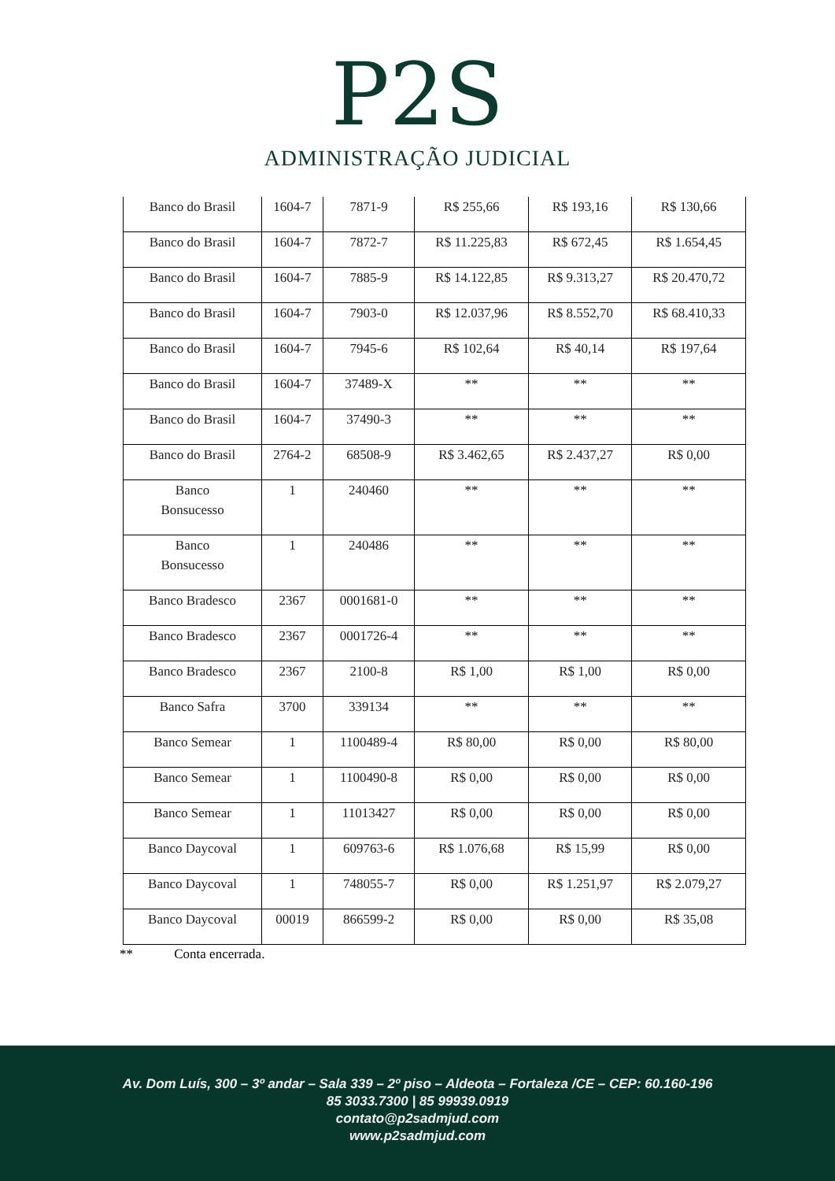P2S
ADMINISTRAÇÃO JUDICIAL
| Banco do Brasil | 1604-7 | 7871-9 | R$ 255,66 | R$ 193,16 | R$ 130,66 |
| Banco do Brasil | 1604-7 | 7872-7 | R$ 11.225,83 | R$ 672,45 | R$ 1.654,45 |
| Banco do Brasil | 1604-7 | 7885-9 | R$ 14.122,85 | R$ 9.313,27 | R$ 20.470,72 |
| Banco do Brasil | 1604-7 | 7903-0 | R$ 12.037,96 | R$ 8.552,70 | R$ 68.410,33 |
| Banco do Brasil | 1604-7 | 7945-6 | R$ 102,64 | R$ 40,14 | R$ 197,64 |
| Banco do Brasil | 1604-7 | 37489-X | ** | ** | ** |
| Banco do Brasil | 1604-7 | 37490-3 | ** | ** | ** |
| Banco do Brasil | 2764-2 | 68508-9 | R$ 3.462,65 | R$ 2.437,27 | R$ 0,00 |
| Banco Bonsucesso | 1 | 240460 | ** | ** | ** |
| Banco Bonsucesso | 1 | 240486 | ** | ** | ** |
| Banco Bradesco | 2367 | 0001681-0 | ** | ** | ** |
| Banco Bradesco | 2367 | 0001726-4 | ** | ** | ** |
| Banco Bradesco | 2367 | 2100-8 | R$ 1,00 | R$ 1,00 | R$ 0,00 |
| Banco Safra | 3700 | 339134 | ** | ** | ** |
| Banco Semear | 1 | 1100489-4 | R$ 80,00 | R$ 0,00 | R$ 80,00 |
| Banco Semear | 1 | 1100490-8 | R$ 0,00 | R$ 0,00 | R$ 0,00 |
| Banco Semear | 1 | 11013427 | R$ 0,00 | R$ 0,00 | R$ 0,00 |
| Banco Daycoval | 1 | 609763-6 | R$ 1.076,68 | R$ 15,99 | R$ 0,00 |
| Banco Daycoval | 1 | 748055-7 | R$ 0,00 | R$ 1.251,97 | R$ 2.079,27 |
| Banco Daycoval | 00019 | 866599-2 | R$ 0,00 | R$ 0,00 | R$ 35,08 |
** Conta encerrada.
Av. Dom Luís, 300 – 3º andar – Sala 339 – 2º piso – Aldeota – Fortaleza /CE – CEP: 60.160-196
85 3033.7300 | 85 99939.0919
contato@p2sadmjud.com
www.p2sadmjud.com